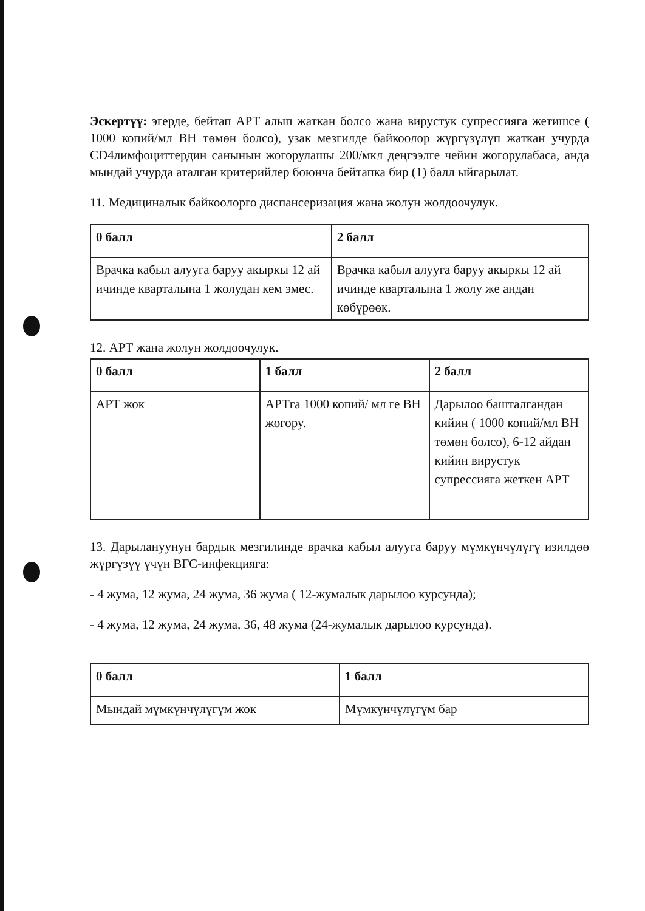Эскертүү: эгерде, бейтап АРТ алып жаткан болсо жана вирустук супрессияга жетишсе ( 1000 копий/мл ВН төмөн болсо), узак мезгилде байкоолор жүргүзүлүп жаткан учурда CD4лимфоциттердин санынын жогорулашы 200/мкл деңгээлге чейин жогорулабаса, анда мындай учурда аталган критерийлер боюнча бейтапка бир (1) балл ыйгарылат.
11. Медициналык байкоолорго диспансеризация жана жолун жолдоочулук.
| 0 балл | 2 балл |
| Врачка кабыл алууга баруу акыркы 12 ай ичинде кварталына 1 жолудан кем эмес. | Врачка кабыл алууга баруу акыркы 12 ай ичинде кварталына 1 жолу же андан көбүрөөк. |
12. АРТ жана жолун жолдоочулук.
| 0 балл | 1 балл | 2 балл |
| АРТ жок | АРТга 1000 копий/ мл ге ВН жогору. | Дарылоо башталгандан кийин ( 1000 копий/мл ВН төмөн болсо), 6-12 айдан кийин вирустук супрессияга жеткен АРТ |
13. Дарылануунун бардык мезгилинде врачка кабыл алууга баруу мүмкүнчүлүгү изилдөө жүргүзүү үчүн ВГС-инфекцияга:
- 4 жума, 12 жума, 24 жума, 36 жума ( 12-жумалык дарылоо курсунда);
- 4 жума, 12 жума, 24 жума, 36, 48 жума (24-жумалык дарылоо курсунда).
| 0 балл | 1 балл |
| Мындай мүмкүнчүлүгүм жок | Мүмкүнчүлүгүм бар |